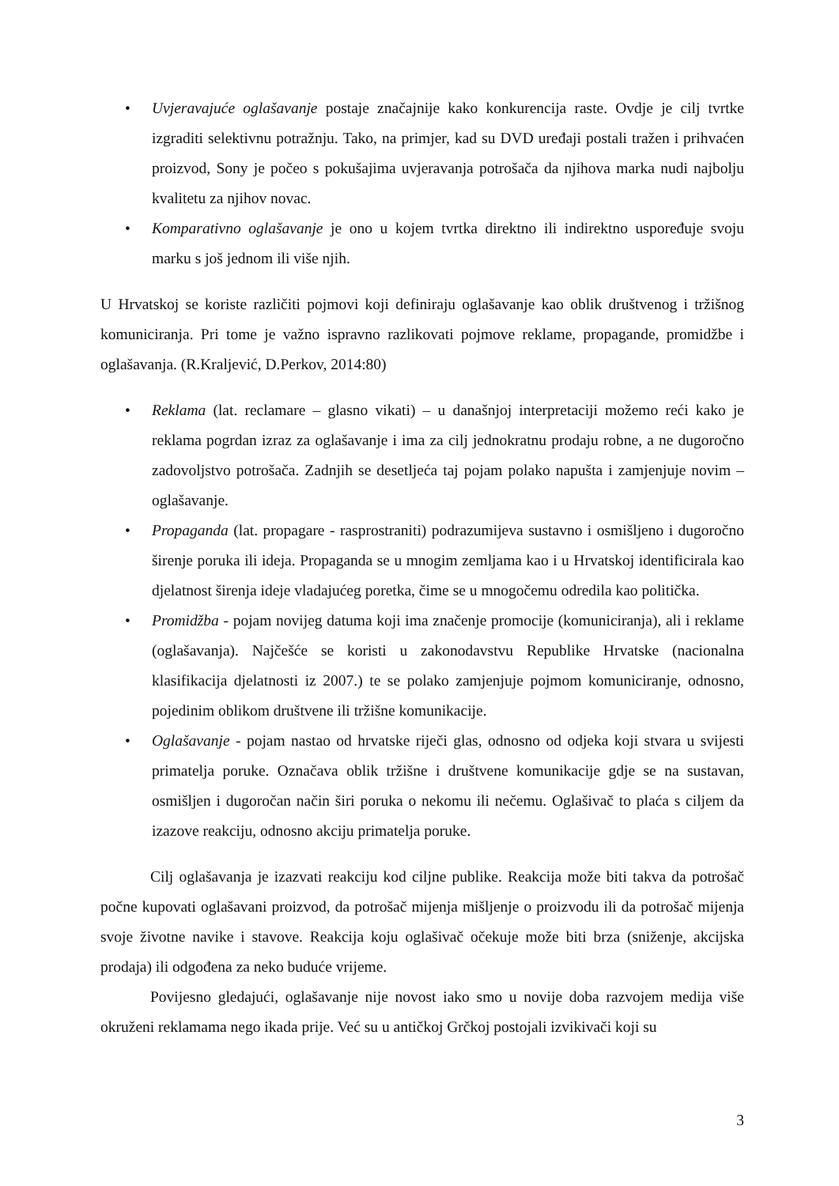• Uvjeravajuće oglašavanje postaje značajnije kako konkurencija raste. Ovdje je cilj tvrtke izgraditi selektivnu potražnju. Tako, na primjer, kad su DVD uređaji postali tražen i prihvaćen proizvod, Sony je počeo s pokušajima uvjeravanja potrošača da njihova marka nudi najbolju kvalitetu za njihov novac.
• Komparativno oglašavanje je ono u kojem tvrtka direktno ili indirektno uspoređuje svoju marku s još jednom ili više njih.
U Hrvatskoj se koriste različiti pojmovi koji definiraju oglašavanje kao oblik društvenog i tržišnog komuniciranja. Pri tome je važno ispravno razlikovati pojmove reklame, propagande, promidžbe i oglašavanja. (R.Kraljević, D.Perkov, 2014:80)
• Reklama (lat. reclamare – glasno vikati) – u današnjoj interpretaciji možemo reći kako je reklama pogrdan izraz za oglašavanje i ima za cilj jednokratnu prodaju robne, a ne dugoročno zadovoljstvo potrošača. Zadnjih se desetljeća taj pojam polako napušta i zamjenjuje novim – oglašavanje.
• Propaganda (lat. propagare - rasprostraniti) podrazumijeva sustavno i osmišljeno i dugoročno širenje poruka ili ideja. Propaganda se u mnogim zemljama kao i u Hrvatskoj identificirala kao djelatnost širenja ideje vladajućeg poretka, čime se u mnogočemu odredila kao politička.
• Promidžba - pojam novijeg datuma koji ima značenje promocije (komuniciranja), ali i reklame (oglašavanja). Najčešće se koristi u zakonodavstvu Republike Hrvatske (nacionalna klasifikacija djelatnosti iz 2007.) te se polako zamjenjuje pojmom komuniciranje, odnosno, pojedinim oblikom društvene ili tržišne komunikacije.
• Oglašavanje - pojam nastao od hrvatske riječi glas, odnosno od odjeka koji stvara u svijesti primatelja poruke. Označava oblik tržišne i društvene komunikacije gdje se na sustavan, osmišljen i dugoročan način širi poruka o nekomu ili nečemu. Oglašivač to plaća s ciljem da izazove reakciju, odnosno akciju primatelja poruke.
Cilj oglašavanja je izazvati reakciju kod ciljne publike. Reakcija može biti takva da potrošač počne kupovati oglašavani proizvod, da potrošač mijenja mišljenje o proizvodu ili da potrošač mijenja svoje životne navike i stavove. Reakcija koju oglašivač očekuje može biti brza (sniženje, akcijska prodaja) ili odgođena za neko buduće vrijeme.
Povijesno gledajući, oglašavanje nije novost iako smo u novije doba razvojem medija više okruženi reklamama nego ikada prije. Već su u antičkoj Grčkoj postojali izvikivači koji su
3